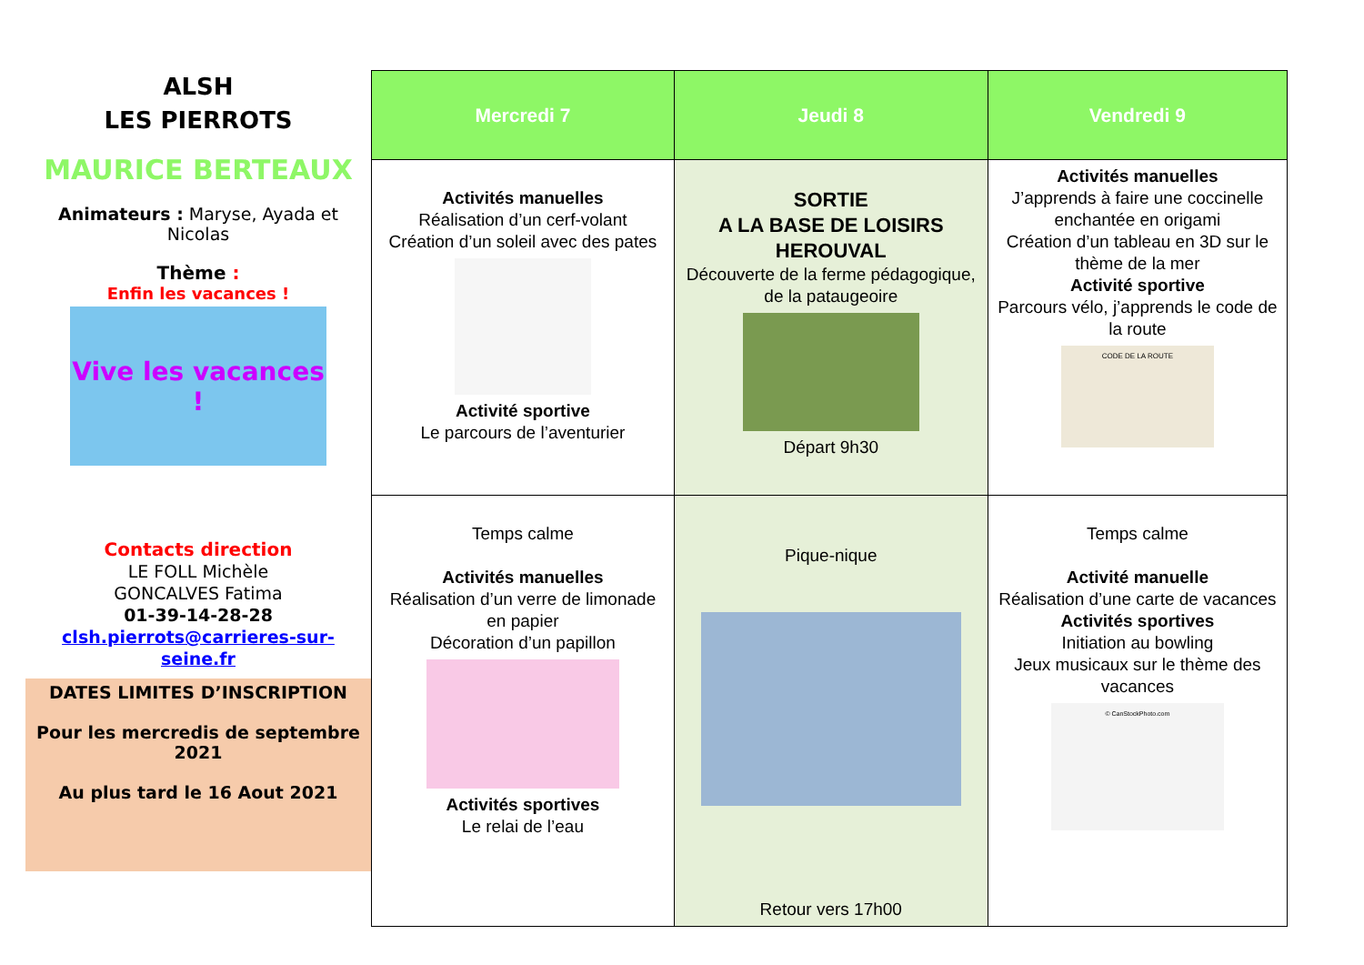ALSH
LES PIERROTS
MAURICE BERTEAUX
Animateurs : Maryse, Ayada et Nicolas
Thème :
Enfin les vacances !
Vive les vacances !
Contacts direction
LE FOLL Michèle
GONCALVES Fatima
01-39-14-28-28
clsh.pierrots@carrieres-sur-seine.fr
DATES LIMITES D’INSCRIPTION
Pour les mercredis de septembre 2021
Au plus tard le 16 Aout 2021
| Mercredi 7 | Jeudi 8 | Vendredi 9 |
| --- | --- | --- |
| Activités manuelles Réalisation d’un cerf-volant Création d’un soleil avec des pates Activité sportive Le parcours de l’aventurier | SORTIE A LA BASE DE LOISIRS HEROUVAL Découverte de la ferme pédagogique, de la pataugeoire Départ 9h30 | Activités manuelles J’apprends à faire une coccinelle enchantée en origami Création d’un tableau en 3D sur le thème de la mer Activité sportive Parcours vélo, j’apprends le code de la route CODE DE LA ROUTE |
| Temps calme Activités manuelles Réalisation d’un verre de limonade en papier Décoration d’un papillon Activités sportives Le relai de l’eau | Pique-nique Retour vers 17h00 | Temps calme Activité manuelle Réalisation d’une carte de vacances Activités sportives Initiation au bowling Jeux musicaux sur le thème des vacances © CanStockPhoto.com |